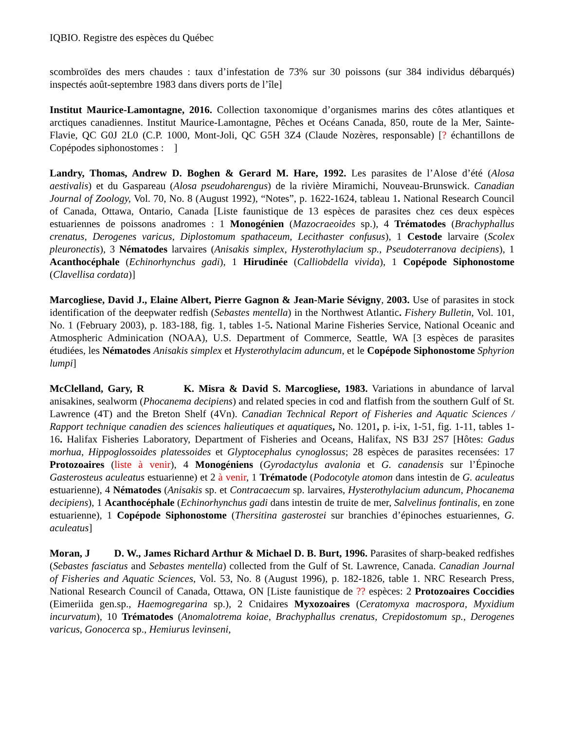IQBIO. Registre des espèces du Québec
scombroïdes des mers chaudes : taux d’infestation de 73% sur 30 poissons (sur 384 individus débarqués) inspectés août-septembre 1983 dans divers ports de l’île]
Institut Maurice-Lamontagne, 2016. Collection taxonomique d’organismes marins des côtes atlantiques et arctiques canadiennes. Institut Maurice-Lamontagne, Pêches et Océans Canada, 850, route de la Mer, Sainte-Flavie, QC G0J 2L0 (C.P. 1000, Mont-Joli, QC G5H 3Z4 (Claude Nozères, responsable) [? échantillons de Copépodes siphonostomes : ]
Landry, Thomas, Andrew D. Boghen & Gerard M. Hare, 1992. Les parasites de l’Alose d’été (Alosa aestivalis) et du Gaspareau (Alosa pseudoharengus) de la rivière Miramichi, Nouveau-Brunswick. Canadian Journal of Zoology, Vol. 70, No. 8 (August 1992), “Notes”, p. 1622-1624, tableau 1. National Research Council of Canada, Ottawa, Ontario, Canada [Liste faunistique de 13 espèces de parasites chez ces deux espèces estuariennes de poissons anadromes : 1 Monogénien (Mazocraeoides sp.), 4 Trématodes (Brachyphallus crenatus, Derogenes varicus, Diplostomum spathaceum, Lecithaster confusus), 1 Cestode larvaire (Scolex pleuronectis), 3 Nématodes larvaires (Anisakis simplex, Hysterothylacium sp., Pseudoterranova decipiens), 1 Acanthocéphale (Echinorhynchus gadi), 1 Hirudinée (Calliobdella vivida), 1 Copépode Siphonostome (Clavellisa cordata)]
Marcogliese, David J., Elaine Albert, Pierre Gagnon & Jean-Marie Sévigny, 2003. Use of parasites in stock identification of the deepwater redfish (Sebastes mentella) in the Northwest Atlantic. Fishery Bulletin, Vol. 101, No. 1 (February 2003), p. 183-188, fig. 1, tables 1-5. National Marine Fisheries Service, National Oceanic and Atmospheric Adminication (NOAA), U.S. Department of Commerce, Seattle, WA [3 espèces de parasites étudiées, les Nématodes Anisakis simplex et Hysterothylacim aduncum, et le Copépode Siphonostome Sphyrion lumpi]
McClelland, Gary, R K. Misra & David S. Marcogliese, 1983. Variations in abundance of larval anisakines, sealworm (Phocanema decipiens) and related species in cod and flatfish from the southern Gulf of St. Lawrence (4T) and the Breton Shelf (4Vn). Canadian Technical Report of Fisheries and Aquatic Sciences / Rapport technique canadien des sciences halieutiques et aquatiques, No. 1201, p. i-ix, 1-51, fig. 1-11, tables 1-16. Halifax Fisheries Laboratory, Department of Fisheries and Oceans, Halifax, NS B3J 2S7 [Hôtes: Gadus morhua, Hippoglossoides platessoides et Glyptocephalus cynoglossus; 28 espèces de parasites recensées: 17 Protozoaires (liste à venir), 4 Monogéniens (Gyrodactylus avalonia et G. canadensis sur l’Épinoche Gasterosteus aculeatus estuarienne) et 2 à venir, 1 Trématode (Podocotyle atomon dans intestin de G. aculeatus estuarienne), 4 Nématodes (Anisakis sp. et Contracaecum sp. larvaires, Hysterothylacium aduncum, Phocanema decipiens), 1 Acanthocéphale (Echinorhynchus gadi dans intestin de truite de mer, Salvelinus fontinalis, en zone estuarienne), 1 Copépode Siphonostome (Thersitina gasterostei sur branchies d’épinoches estuariennes, G. aculeatus]
Moran, J D. W., James Richard Arthur & Michael D. B. Burt, 1996. Parasites of sharp-beaked redfishes (Sebastes fasciatus and Sebastes mentella) collected from the Gulf of St. Lawrence, Canada. Canadian Journal of Fisheries and Aquatic Sciences, Vol. 53, No. 8 (August 1996), p. 182-1826, table 1. NRC Research Press, National Research Council of Canada, Ottawa, ON [Liste faunistique de ?? espèces: 2 Protozoaires Coccidies (Eimeriida gen.sp., Haemogregarina sp.), 2 Cnidaires Myxozoaires (Ceratomyxa macrospora, Myxidium incurvatum), 10 Trématodes (Anomalotrema koiae, Brachyphallus crenatus, Crepidostomum sp., Derogenes varicus, Gonocerca sp., Hemiurus levinseni,